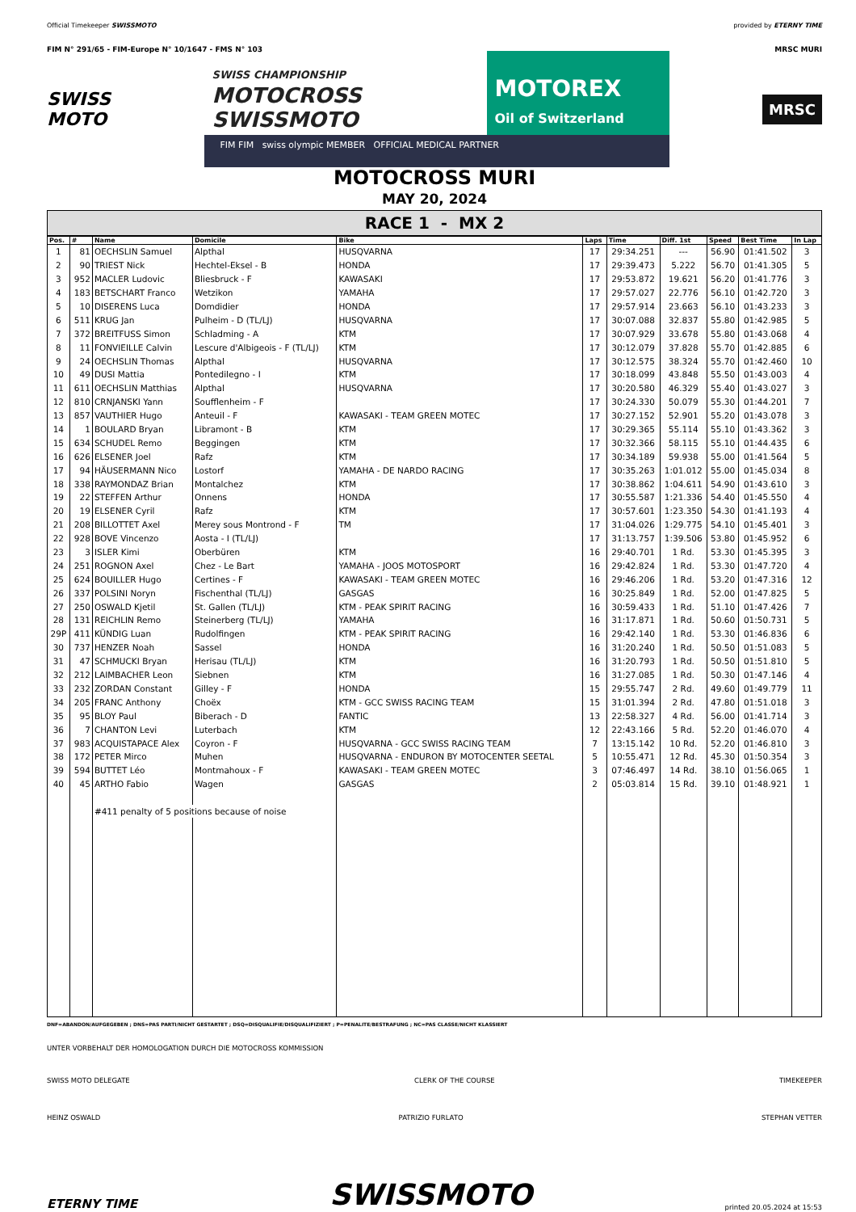Official Timekeeper SWISSMOTO provided by ETERNY TIME
FIM N° 291/65 - FIM-Europe N° 10/1647 - FMS N° 103 MRSC MURI
SWISS
MOTO
SWISS CHAMPIONSHIP
MOTOCROSS
SWISSMOTO
MOTOREX
Oil of Switzerland
FIM FIM swiss olympic MEMBER OFFICIAL MEDICAL PARTNER
MRSC
MOTOCROSS MURI
MAY 20, 2024
RACE 1 - MX 2
| Pos. | # | Name | Domicile | Bike | Laps | Time | Diff. 1st | Speed | Best Time | In Lap |
| --- | --- | --- | --- | --- | --- | --- | --- | --- | --- | --- |
| 1 | 81 | OECHSLIN Samuel | Alpthal | HUSQVARNA | 17 | 29:34.251 | --- | 56.90 | 01:41.502 | 3 |
| 2 | 90 | TRIEST Nick | Hechtel-Eksel - B | HONDA | 17 | 29:39.473 | 5.222 | 56.70 | 01:41.305 | 5 |
| 3 | 952 | MACLER Ludovic | Bliesbruck - F | KAWASAKI | 17 | 29:53.872 | 19.621 | 56.20 | 01:41.776 | 3 |
| 4 | 183 | BETSCHART Franco | Wetzikon | YAMAHA | 17 | 29:57.027 | 22.776 | 56.10 | 01:42.720 | 3 |
| 5 | 10 | DISERENS Luca | Domdidier | HONDA | 17 | 29:57.914 | 23.663 | 56.10 | 01:43.233 | 3 |
| 6 | 511 | KRUG Jan | Pulheim - D (TL/LJ) | HUSQVARNA | 17 | 30:07.088 | 32.837 | 55.80 | 01:42.985 | 5 |
| 7 | 372 | BREITFUSS Simon | Schladming - A | KTM | 17 | 30:07.929 | 33.678 | 55.80 | 01:43.068 | 4 |
| 8 | 11 | FONVIEILLE Calvin | Lescure d'Albigeois - F (TL/LJ) | KTM | 17 | 30:12.079 | 37.828 | 55.70 | 01:42.885 | 6 |
| 9 | 24 | OECHSLIN Thomas | Alpthal | HUSQVARNA | 17 | 30:12.575 | 38.324 | 55.70 | 01:42.460 | 10 |
| 10 | 49 | DUSI Mattia | Pontedilegno - I | KTM | 17 | 30:18.099 | 43.848 | 55.50 | 01:43.003 | 4 |
| 11 | 611 | OECHSLIN Matthias | Alpthal | HUSQVARNA | 17 | 30:20.580 | 46.329 | 55.40 | 01:43.027 | 3 |
| 12 | 810 | CRNJANSKI Yann | Soufflenheim - F | | 17 | 30:24.330 | 50.079 | 55.30 | 01:44.201 | 7 |
| 13 | 857 | VAUTHIER Hugo | Anteuil - F | KAWASAKI - TEAM GREEN MOTEC | 17 | 30:27.152 | 52.901 | 55.20 | 01:43.078 | 3 |
| 14 | 1 | BOULARD Bryan | Libramont - B | KTM | 17 | 30:29.365 | 55.114 | 55.10 | 01:43.362 | 3 |
| 15 | 634 | SCHUDEL Remo | Beggingen | KTM | 17 | 30:32.366 | 58.115 | 55.10 | 01:44.435 | 6 |
| 16 | 626 | ELSENER Joel | Rafz | KTM | 17 | 30:34.189 | 59.938 | 55.00 | 01:41.564 | 5 |
| 17 | 94 | HÄUSERMANN Nico | Lostorf | YAMAHA - DE NARDO RACING | 17 | 30:35.263 | 1:01.012 | 55.00 | 01:45.034 | 8 |
| 18 | 338 | RAYMONDAZ Brian | Montalchez | KTM | 17 | 30:38.862 | 1:04.611 | 54.90 | 01:43.610 | 3 |
| 19 | 22 | STEFFEN Arthur | Onnens | HONDA | 17 | 30:55.587 | 1:21.336 | 54.40 | 01:45.550 | 4 |
| 20 | 19 | ELSENER Cyril | Rafz | KTM | 17 | 30:57.601 | 1:23.350 | 54.30 | 01:41.193 | 4 |
| 21 | 208 | BILLOTTET Axel | Merey sous Montrond - F | TM | 17 | 31:04.026 | 1:29.775 | 54.10 | 01:45.401 | 3 |
| 22 | 928 | BOVE Vincenzo | Aosta - I (TL/LJ) | | 17 | 31:13.757 | 1:39.506 | 53.80 | 01:45.952 | 6 |
| 23 | 3 | ISLER Kimi | Oberbüren | KTM | 16 | 29:40.701 | 1 Rd. | 53.30 | 01:45.395 | 3 |
| 24 | 251 | ROGNON Axel | Chez - Le Bart | YAMAHA - JOOS MOTOSPORT | 16 | 29:42.824 | 1 Rd. | 53.30 | 01:47.720 | 4 |
| 25 | 624 | BOUILLER Hugo | Certines - F | KAWASAKI - TEAM GREEN MOTEC | 16 | 29:46.206 | 1 Rd. | 53.20 | 01:47.316 | 12 |
| 26 | 337 | POLSINI Noryn | Fischenthal (TL/LJ) | GASGAS | 16 | 30:25.849 | 1 Rd. | 52.00 | 01:47.825 | 5 |
| 27 | 250 | OSWALD Kjetil | St. Gallen (TL/LJ) | KTM - PEAK SPIRIT RACING | 16 | 30:59.433 | 1 Rd. | 51.10 | 01:47.426 | 7 |
| 28 | 131 | REICHLIN Remo | Steinerberg (TL/LJ) | YAMAHA | 16 | 31:17.871 | 1 Rd. | 50.60 | 01:50.731 | 5 |
| 29P | 411 | KÜNDIG Luan | Rudolfingen | KTM - PEAK SPIRIT RACING | 16 | 29:42.140 | 1 Rd. | 53.30 | 01:46.836 | 6 |
| 30 | 737 | HENZER Noah | Sassel | HONDA | 16 | 31:20.240 | 1 Rd. | 50.50 | 01:51.083 | 5 |
| 31 | 47 | SCHMUCKI Bryan | Herisau (TL/LJ) | KTM | 16 | 31:20.793 | 1 Rd. | 50.50 | 01:51.810 | 5 |
| 32 | 212 | LAIMBACHER Leon | Siebnen | KTM | 16 | 31:27.085 | 1 Rd. | 50.30 | 01:47.146 | 4 |
| 33 | 232 | ZORDAN Constant | Gilley - F | HONDA | 15 | 29:55.747 | 2 Rd. | 49.60 | 01:49.779 | 11 |
| 34 | 205 | FRANC Anthony | Choëx | KTM - GCC SWISS RACING TEAM | 15 | 31:01.394 | 2 Rd. | 47.80 | 01:51.018 | 3 |
| 35 | 95 | BLOY Paul | Biberach - D | FANTIC | 13 | 22:58.327 | 4 Rd. | 56.00 | 01:41.714 | 3 |
| 36 | 7 | CHANTON Levi | Luterbach | KTM | 12 | 22:43.166 | 5 Rd. | 52.20 | 01:46.070 | 4 |
| 37 | 983 | ACQUISTAPACE Alex | Coyron - F | HUSQVARNA - GCC SWISS RACING TEAM | 7 | 13:15.142 | 10 Rd. | 52.20 | 01:46.810 | 3 |
| 38 | 172 | PETER Mirco | Muhen | HUSQVARNA - ENDURON BY MOTOCENTER SEETAL | 5 | 10:55.471 | 12 Rd. | 45.30 | 01:50.354 | 3 |
| 39 | 594 | BUTTET Léo | Montmahoux - F | KAWASAKI - TEAM GREEN MOTEC | 3 | 07:46.497 | 14 Rd. | 38.10 | 01:56.065 | 1 |
| 40 | 45 | ARTHO Fabio | Wagen | GASGAS | 2 | 05:03.814 | 15 Rd. | 39.10 | 01:48.921 | 1 |
| | | #411 penalty of 5 positions because of noise | | | | | | | | |
DNF=ABANDON/AUFGEGEBEN ; DNS=PAS PARTI/NICHT GESTARTET ; DSQ=DISQUALIFIE/DISQUALIFIZIERT ; P=PENALITE/BESTRAFUNG ; NC=PAS CLASSE/NICHT KLASSIERT
UNTER VORBEHALT DER HOMOLOGATION DURCH DIE MOTOCROSS KOMMISSION
SWISS MOTO DELEGATE CLERK OF THE COURSE TIMEKEEPER
HEINZ OSWALD PATRIZIO FURLATO STEPHAN VETTER
ETERNY TIME SWISSMOTO printed 20.05.2024 at 15:53